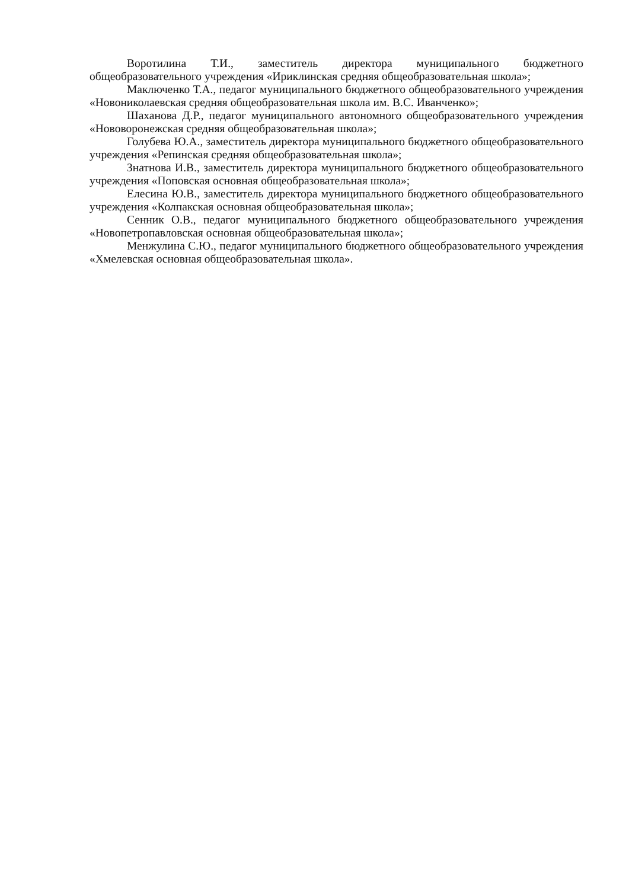Воротилина Т.И., заместитель директора муниципального бюджетного общеобразовательного учреждения «Ириклинская средняя общеобразовательная школа»;
Маключенко Т.А., педагог муниципального бюджетного общеобразовательного учреждения «Новониколаевская средняя общеобразовательная школа им. В.С. Иванченко»;
Шаханова Д.Р., педагог муниципального автономного общеобразовательного учреждения «Нововоронежская средняя общеобразовательная школа»;
Голубева Ю.А., заместитель директора муниципального бюджетного общеобразовательного учреждения «Репинская средняя общеобразовательная школа»;
Знатнова И.В., заместитель директора муниципального бюджетного общеобразовательного учреждения «Поповская основная общеобразовательная школа»;
Елесина Ю.В., заместитель директора муниципального бюджетного общеобразовательного учреждения «Колпакская основная общеобразовательная школа»;
Сенник О.В., педагог муниципального бюджетного общеобразовательного учреждения «Новопетропавловская основная общеобразовательная школа»;
Менжулина С.Ю., педагог муниципального бюджетного общеобразовательного учреждения «Хмелевская основная общеобразовательная школа».